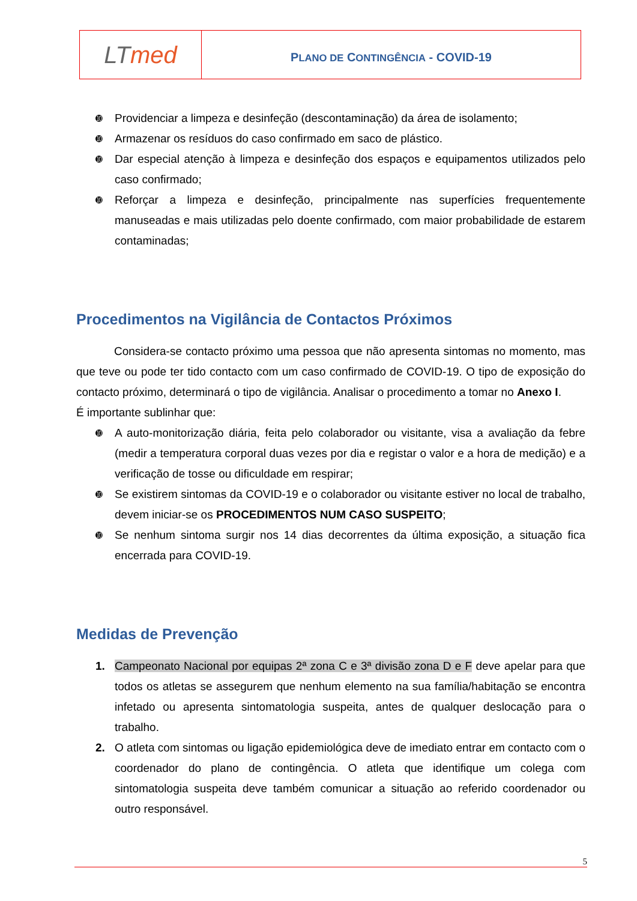| LT med | P LANO DE C ONTINGÊNCIA - COVID-19 |
➓ Providenciar a limpeza e desinfeção (descontaminação) da área de isolamento;
➓ Armazenar os resíduos do caso confirmado em saco de plástico.
➓ Dar especial atenção à limpeza e desinfeção dos espaços e equipamentos utilizados pelo caso confirmado;
➓ Reforçar a limpeza e desinfeção, principalmente nas superfícies frequentemente manuseadas e mais utilizadas pelo doente confirmado, com maior probabilidade de estarem contaminadas;
Procedimentos na Vigilância de Contactos Próximos
Considera-se contacto próximo uma pessoa que não apresenta sintomas no momento, mas que teve ou pode ter tido contacto com um caso confirmado de COVID-19. O tipo de exposição do contacto próximo, determinará o tipo de vigilância. Analisar o procedimento a tomar no Anexo I.
É importante sublinhar que:
➓ A auto-monitorização diária, feita pelo colaborador ou visitante, visa a avaliação da febre (medir a temperatura corporal duas vezes por dia e registar o valor e a hora de medição) e a verificação de tosse ou dificuldade em respirar;
➓ Se existirem sintomas da COVID-19 e o colaborador ou visitante estiver no local de trabalho, devem iniciar-se os PROCEDIMENTOS NUM CASO SUSPEITO;
➓ Se nenhum sintoma surgir nos 14 dias decorrentes da última exposição, a situação fica encerrada para COVID-19.
Medidas de Prevenção
1. Campeonato Nacional por equipas 2ª zona C e 3ª divisão zona D e F deve apelar para que todos os atletas se assegurem que nenhum elemento na sua família/habitação se encontra infetado ou apresenta sintomatologia suspeita, antes de qualquer deslocação para o trabalho.
2. O atleta com sintomas ou ligação epidemiológica deve de imediato entrar em contacto com o coordenador do plano de contingência. O atleta que identifique um colega com sintomatologia suspeita deve também comunicar a situação ao referido coordenador ou outro responsável.
5